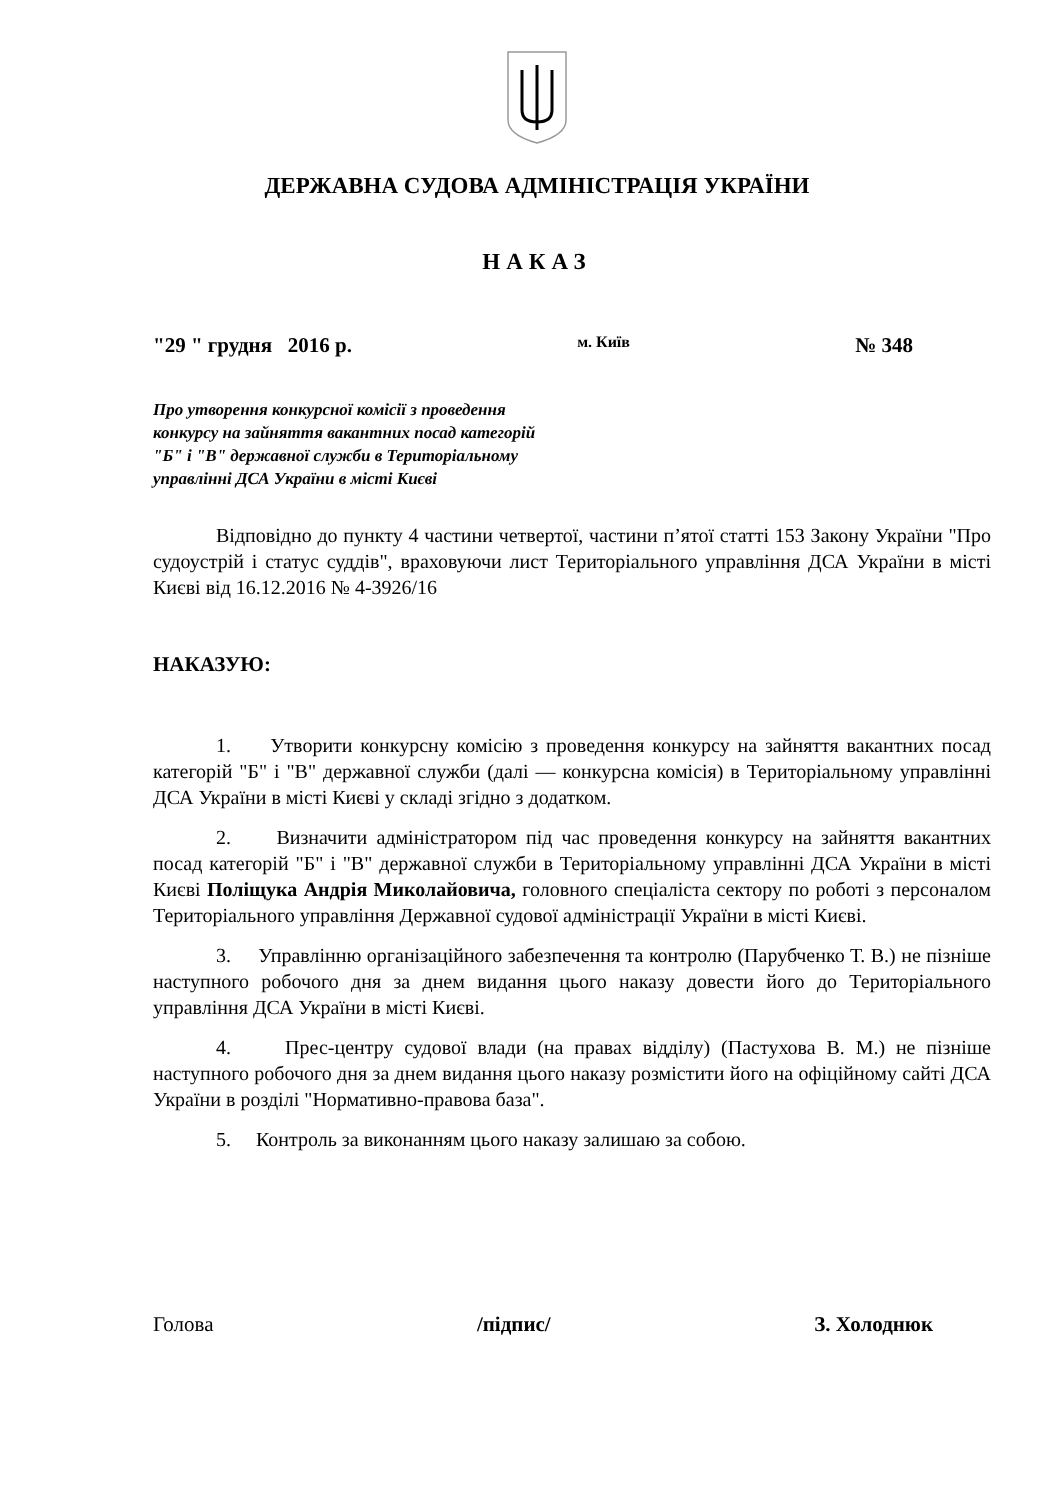ДЕРЖАВНА СУДОВА АДМІНІСТРАЦІЯ УКРАЇНИ
НАКАЗ
"29 " грудня 2016 р. м. Київ № 348
Про утворення конкурсної комісії з проведення
конкурсу на зайняття вакантних посад категорій
"Б" і "В" державної служби в Територіальному
управлінні ДСА України в місті Києві
Відповідно до пункту 4 частини четвертої, частини п’ятої статті 153 Закону України "Про судоустрій і статус суддів", враховуючи лист Територіального управління ДСА України в місті Києві від 16.12.2016 № 4-3926/16
НАКАЗУЮ:
1. Утворити конкурсну комісію з проведення конкурсу на зайняття вакантних посад категорій "Б" і "В" державної служби (далі — конкурсна комісія) в Територіальному управлінні ДСА України в місті Києві у складі згідно з додатком.
2. Визначити адміністратором під час проведення конкурсу на зайняття вакантних посад категорій "Б" і "В" державної служби в Територіальному управлінні ДСА України в місті Києві Поліщука Андрія Миколайовича, головного спеціаліста сектору по роботі з персоналом Територіального управління Державної судової адміністрації України в місті Києві.
3. Управлінню організаційного забезпечення та контролю (Парубченко Т. В.) не пізніше наступного робочого дня за днем видання цього наказу довести його до Територіального управління ДСА України в місті Києві.
4. Прес-центру судової влади (на правах відділу) (Пастухова В. М.) не пізніше наступного робочого дня за днем видання цього наказу розмістити його на офіційному сайті ДСА України в розділі "Нормативно-правова база".
5. Контроль за виконанням цього наказу залишаю за собою.
Голова /підпис/ З. Холоднюк